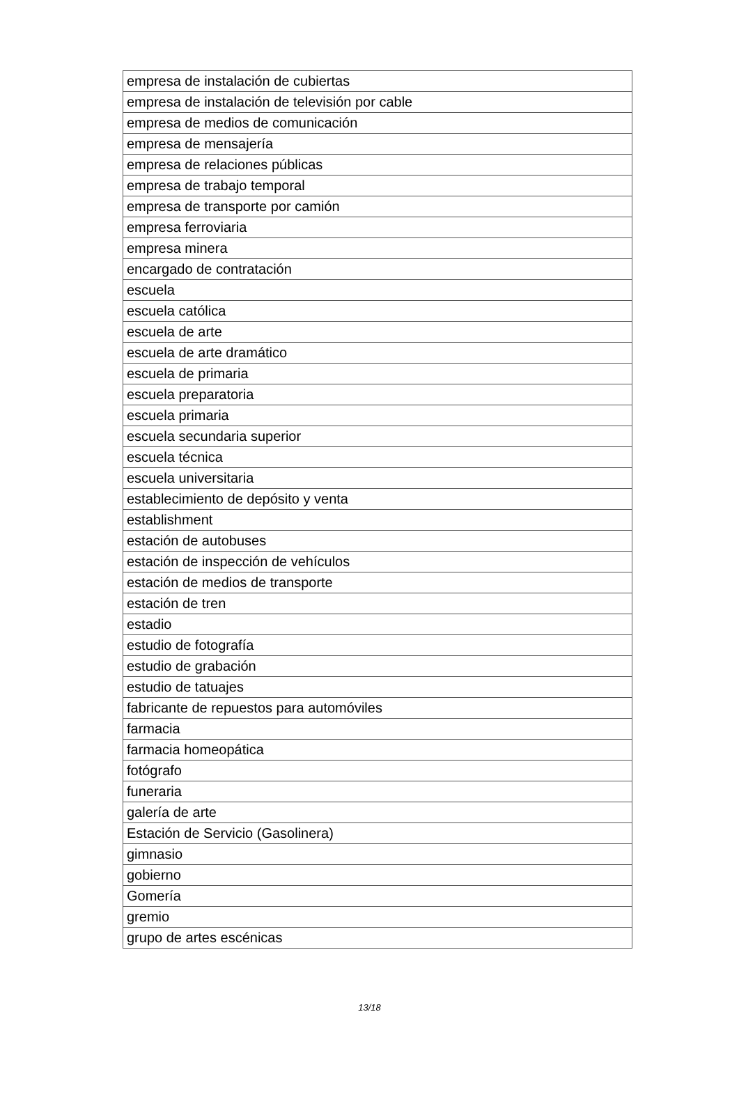| empresa de instalación de cubiertas |
| empresa de instalación de televisión por cable |
| empresa de medios de comunicación |
| empresa de mensajería |
| empresa de relaciones públicas |
| empresa de trabajo temporal |
| empresa de transporte por camión |
| empresa ferroviaria |
| empresa minera |
| encargado de contratación |
| escuela |
| escuela católica |
| escuela de arte |
| escuela de arte dramático |
| escuela de primaria |
| escuela preparatoria |
| escuela primaria |
| escuela secundaria superior |
| escuela técnica |
| escuela universitaria |
| establecimiento de depósito y venta |
| establishment |
| estación de autobuses |
| estación de inspección de vehículos |
| estación de medios de transporte |
| estación de tren |
| estadio |
| estudio de fotografía |
| estudio de grabación |
| estudio de tatuajes |
| fabricante de repuestos para automóviles |
| farmacia |
| farmacia homeopática |
| fotógrafo |
| funeraria |
| galería de arte |
| Estación de Servicio (Gasolinera) |
| gimnasio |
| gobierno |
| Gomería |
| gremio |
| grupo de artes escénicas |
13/18